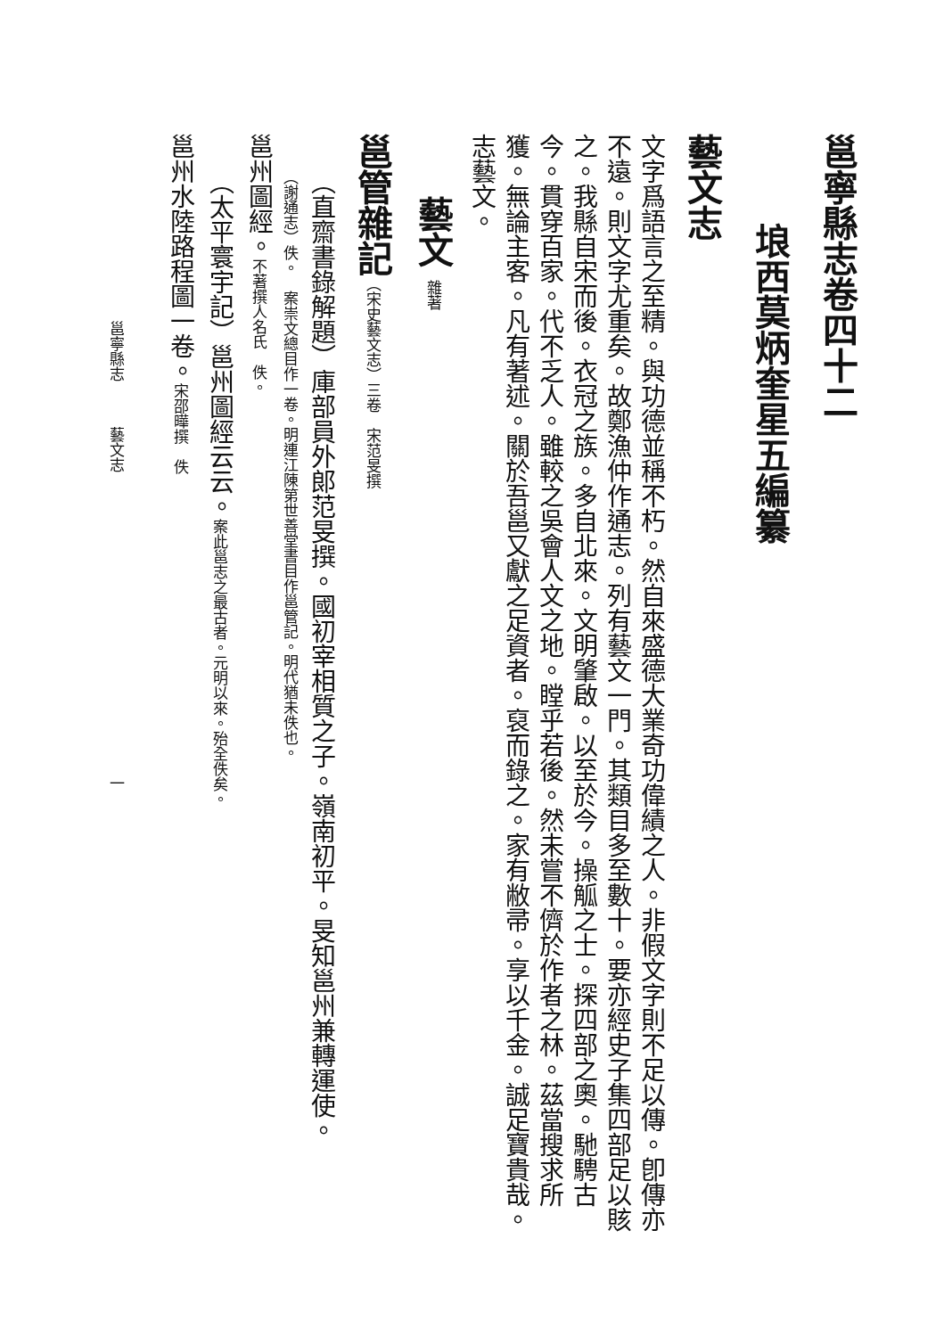邕寧縣志卷四十二
埌西莫炳奎星五編纂
藝文志
文字爲語言之至精。與功德並稱不朽。然自來盛德大業奇功偉績之人。非假文字則不足以傳。卽傳亦不遠。則文字尤重矣。故鄭漁仲作通志。列有藝文一門。其類目多至數十。要亦經史子集四部足以賅之。我縣自宋而後。衣冠之族。多自北來。文明肇啟。以至於今。操觚之士。探四部之奧。馳騁古今。貫穿百家。代不乏人。雖較之吳會人文之地。瞠乎若後。然未嘗不儕於作者之林。茲當搜求所獲。無論主客。凡有著述。關於吾邕又獻之足資者。裒而錄之。家有敝帚。享以千金。誠足寶貴哉。志藝文。
藝文 雜著
邕管雜記（宋史藝文志）三卷　宋范旻撰
（直齋書錄解題）庫部員外郎范旻撰。國初宰相質之子。嶺南初平。旻知邕州兼轉運使。
（謝通志）佚。　案崇文總目作一卷。明連江陳第世善堂書目作邕管記。明代猶未佚也。
邕州圖經。不著撰人名氏　佚。
（太平寰宇記）邕州圖經云云。案此邕志之最古者。元明以來。殆全佚矣。
邕州水陸路程圖一卷。宋邵曄撰　佚
邕寧縣志　　　藝文志　　　　　　　　　　　　　　　　　　　　一